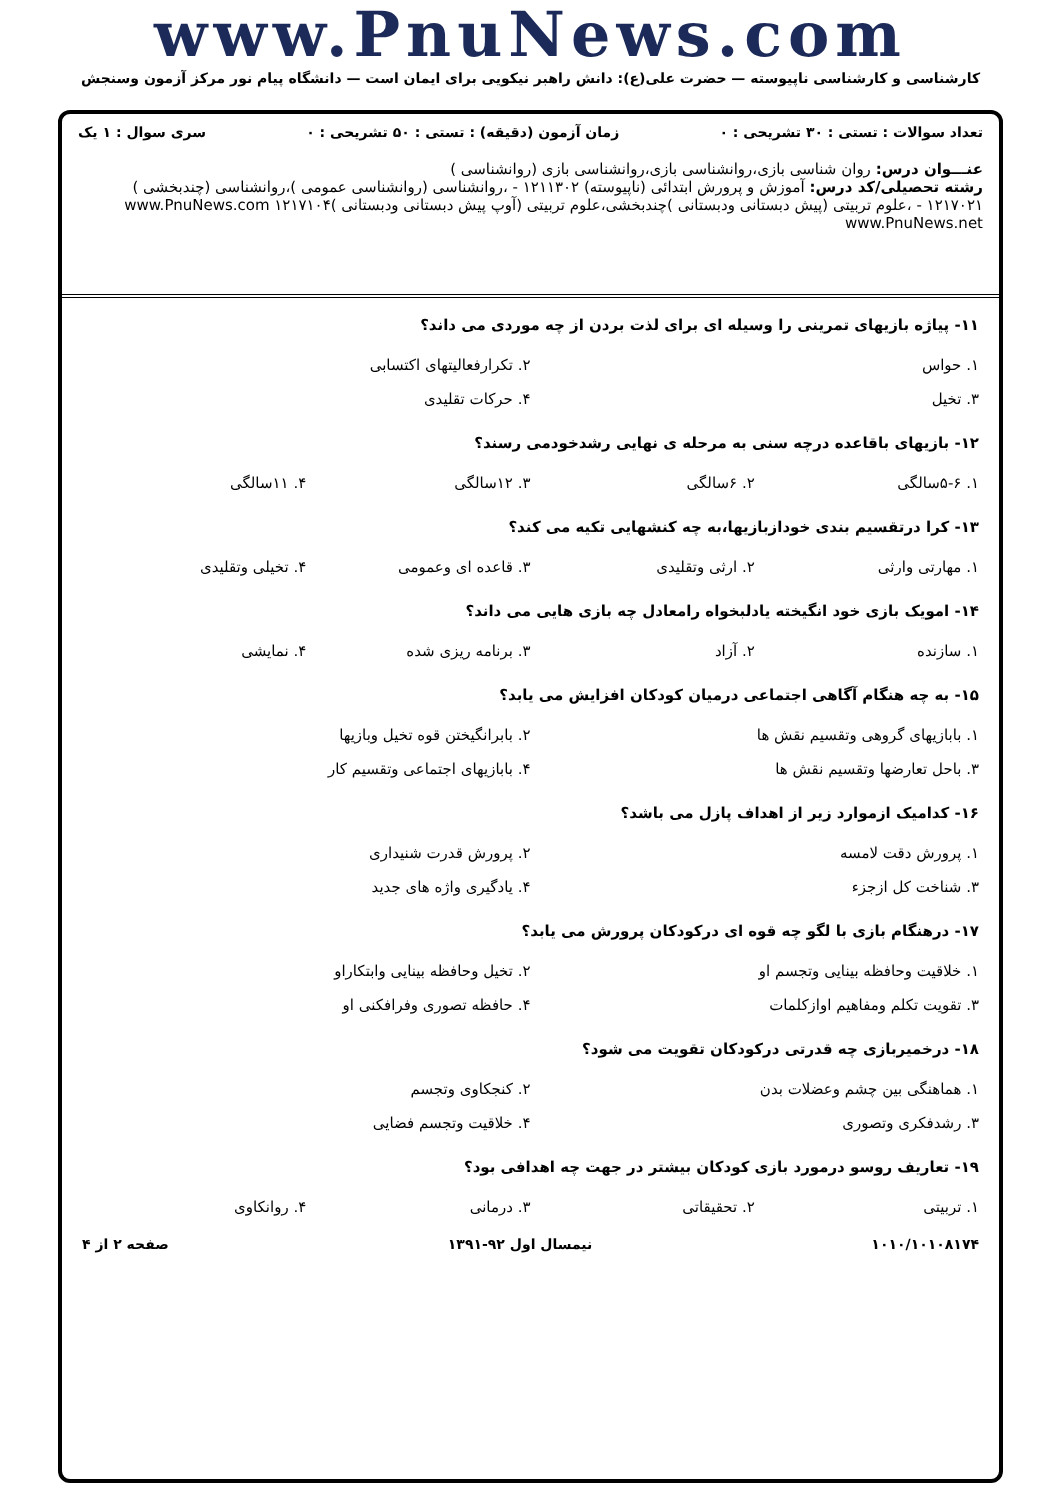www.PnuNews.com
کارشناسی و کارشناسی ناپیوسته — حضرت علی(ع): دانش راهبر نیکویی برای ایمان است — دانشگاه پیام نور مرکز آزمون وسنجش
تعداد سوالات : تستی : ۳۰ تشریحی : ۰ زمان آزمون (دقیقه) : تستی : ۵۰ تشریحی : ۰ سری سوال : ۱ یک
عنـــوان درس: روان شناسی بازی،روانشناسی بازی،روانشناسی بازی (روانشناسی )
رشته تحصیلی/کد درس: آموزش و پرورش ابتدائی (ناپیوسته) ۱۲۱۱۳۰۲ - ،روانشناسی (روانشناسی عمومی )،روانشناسی (چندبخشی ) ۱۲۱۷۰۲۱ - ،علوم تربیتی (پیش دبستانی ودبستانی )چندبخشی،علوم تربیتی (آوپ پیش دبستانی ودبستانی )۱۲۱۷۱۰۴ www.PnuNews.com www.PnuNews.net
۱۱- پیاژه بازیهای تمرینی را وسیله ای برای لذت بردن از چه موردی می داند؟
| ۱. حواس | ۲. تکرارفعالیتهای اکتسابی |
| ۳. تخیل | ۴. حرکات تقلیدی |
۱۲- بازیهای باقاعده درچه سنی به مرحله ی نهایی رشدخودمی رسند؟
| ۱. ۵-۶سالگی | ۲. ۶سالگی | ۳. ۱۲سالگی | ۴. ۱۱سالگی |
۱۳- کرا درتقسیم بندی خودازبازیها،به چه کنشهایی تکیه می کند؟
| ۱. مهارتی وارثی | ۲. ارثی وتقلیدی | ۳. قاعده ای وعمومی | ۴. تخیلی وتقلیدی |
۱۴- امویک بازی خود انگیخته یادلبخواه رامعادل چه بازی هایی می داند؟
| ۱. سازنده | ۲. آزاد | ۳. برنامه ریزی شده | ۴. نمایشی |
۱۵- به چه هنگام آگاهی اجتماعی درمیان کودکان افزایش می یابد؟
| ۱. بابازیهای گروهی وتقسیم نقش ها | ۲. بابرانگیختن قوه تخیل وبازیها |
| ۳. باحل تعارضها وتقسیم نقش ها | ۴. بابازیهای اجتماعی وتقسیم کار |
۱۶- کدامیک ازموارد زیر از اهداف پازل می باشد؟
| ۱. پرورش دقت لامسه | ۲. پرورش قدرت شنیداری |
| ۳. شناخت کل ازجزء | ۴. یادگیری واژه های جدید |
۱۷- درهنگام بازی با لگو چه قوه ای درکودکان پرورش می یابد؟
| ۱. خلاقیت وحافظه بینایی وتجسم او | ۲. تخیل وحافظه بینایی وابتکاراو |
| ۳. تقویت تکلم ومفاهیم اوازکلمات | ۴. حافظه تصوری وفرافکنی او |
۱۸- درخمیربازی چه قدرتی درکودکان تقویت می شود؟
| ۱. هماهنگی بین چشم وعضلات بدن | ۲. کنجکاوی وتجسم |
| ۳. رشدفکری وتصوری | ۴. خلاقیت وتجسم فضایی |
۱۹- تعاریف روسو درمورد بازی کودکان بیشتر در جهت چه اهدافی بود؟
| ۱. تربیتی | ۲. تحقیقاتی | ۳. درمانی | ۴. روانکاوی |
۱۰۱۰/۱۰۱۰۸۱۷۴ نیمسال اول ۹۲-۱۳۹۱ صفحه ۲ از ۴